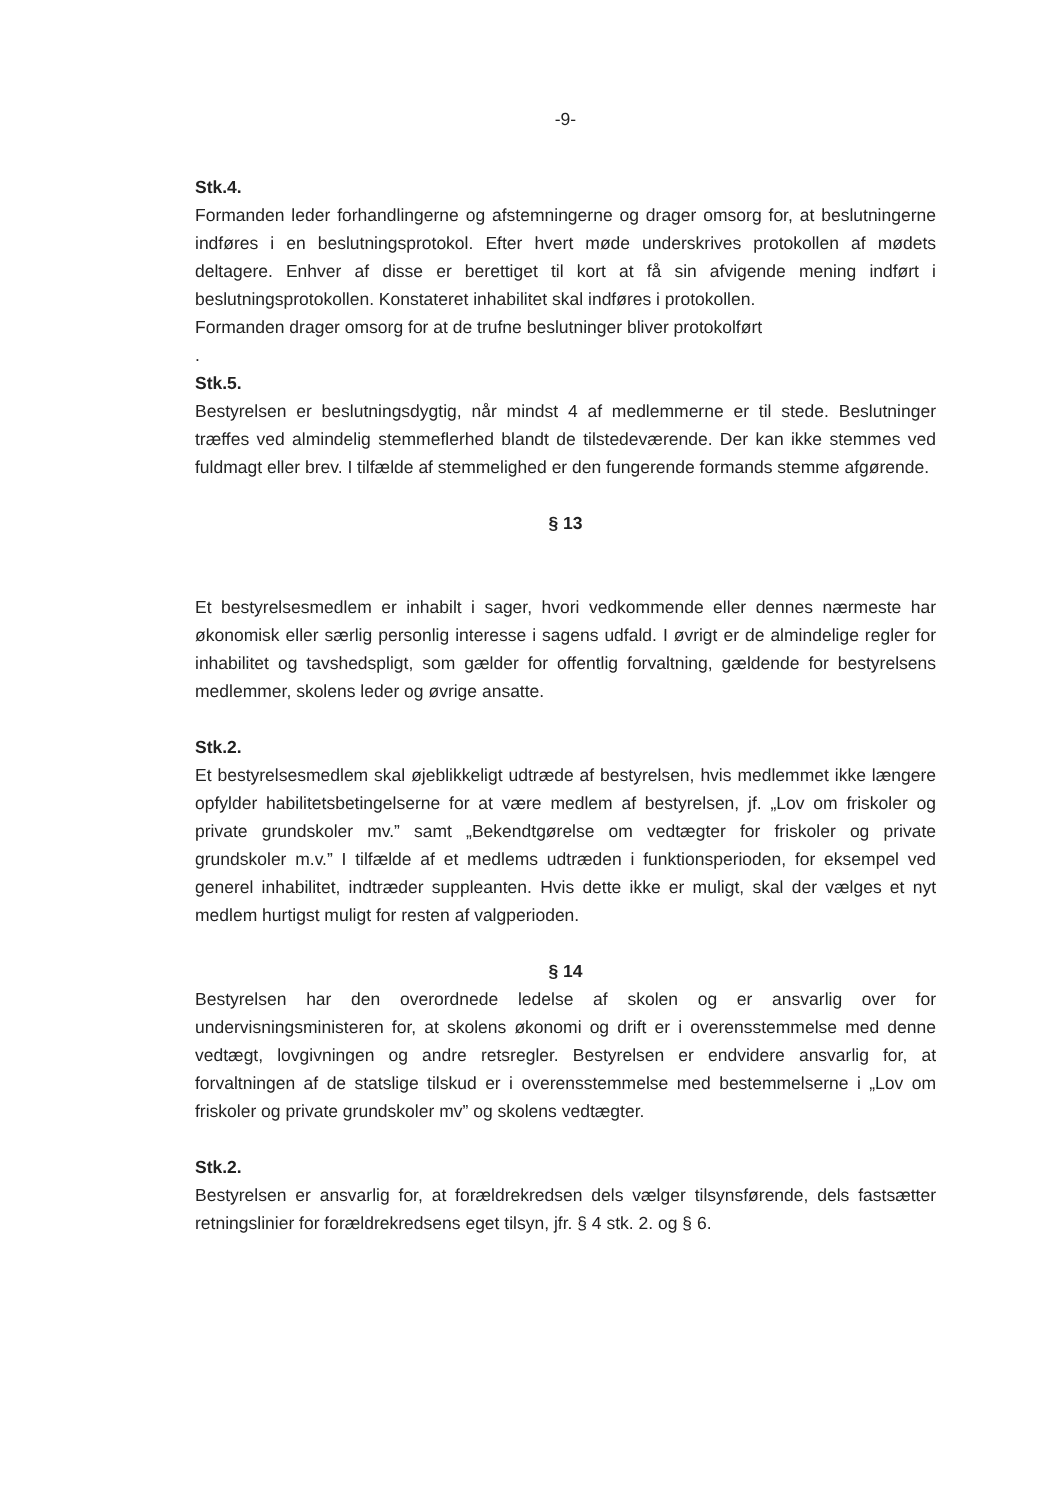-9-
Stk.4.
Formanden leder forhandlingerne og afstemningerne og drager omsorg for, at beslutningerne indføres i en beslutningsprotokol. Efter hvert møde underskrives protokollen af mødets deltagere. Enhver af disse er berettiget til kort at få sin afvigende mening indført i beslutningsprotokollen. Konstateret inhabilitet skal indføres i protokollen.
Formanden drager omsorg for at de trufne beslutninger bliver protokolført
.
Stk.5.
Bestyrelsen er beslutningsdygtig, når mindst 4 af medlemmerne er til stede. Beslutninger træffes ved almindelig stemmeflerhed blandt de tilstedeværende. Der kan ikke stemmes ved fuldmagt eller brev. I tilfælde af stemmelighed er den fungerende formands stemme afgørende.
§ 13
Et bestyrelsesmedlem er inhabilt i sager, hvori vedkommende eller dennes nærmeste har økonomisk eller særlig personlig interesse i sagens udfald. I øvrigt er de almindelige regler for inhabilitet og tavshedspligt, som gælder for offentlig forvaltning, gældende for bestyrelsens medlemmer, skolens leder og øvrige ansatte.
Stk.2.
Et bestyrelsesmedlem skal øjeblikkeligt udtræde af bestyrelsen, hvis medlemmet ikke længere opfylder habilitetsbetingelserne for at være medlem af bestyrelsen, jf. „Lov om friskoler og private grundskoler mv.” samt „Bekendtgørelse om vedtægter for friskoler og private grundskoler m.v.” I tilfælde af et medlems udtræden i funktionsperioden, for eksempel ved generel inhabilitet, indtræder suppleanten. Hvis dette ikke er muligt, skal der vælges et nyt medlem hurtigst muligt for resten af valgperioden.
§ 14
Bestyrelsen har den overordnede ledelse af skolen og er ansvarlig over for undervisningsministeren for, at skolens økonomi og drift er i overensstemmelse med denne vedtægt, lovgivningen og andre retsregler. Bestyrelsen er endvidere ansvarlig for, at forvaltningen af de statslige tilskud er i overensstemmelse med bestemmelserne i „Lov om friskoler og private grundskoler mv” og skolens vedtægter.
Stk.2.
Bestyrelsen er ansvarlig for, at forældrekredsen dels vælger tilsynsførende, dels fastsætter retningslinier for forældrekredsens eget tilsyn, jfr. § 4 stk. 2. og § 6.